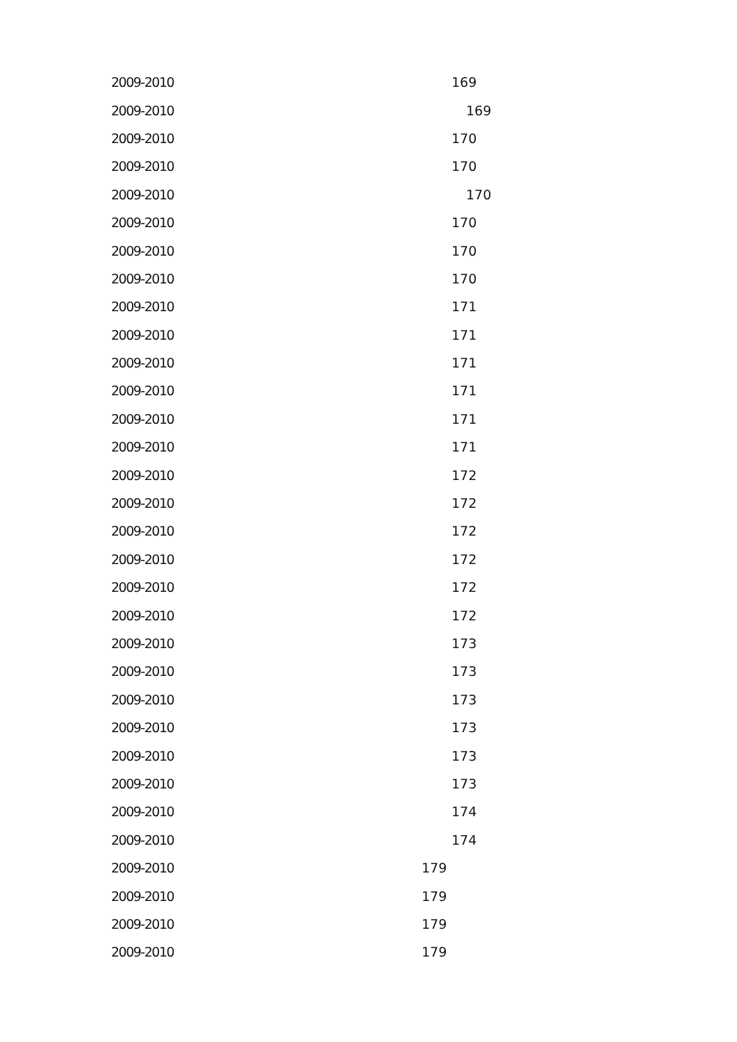2009-2010 169
2009-2010 169
2009-2010 170
2009-2010 170
2009-2010 170
2009-2010 170
2009-2010 170
2009-2010 170
2009-2010 171
2009-2010 171
2009-2010 171
2009-2010 171
2009-2010 171
2009-2010 171
2009-2010 172
2009-2010 172
2009-2010 172
2009-2010 172
2009-2010 172
2009-2010 172
2009-2010 173
2009-2010 173
2009-2010 173
2009-2010 173
2009-2010 173
2009-2010 173
2009-2010 174
2009-2010 174
2009-2010 179
2009-2010 179
2009-2010 179
2009-2010 179